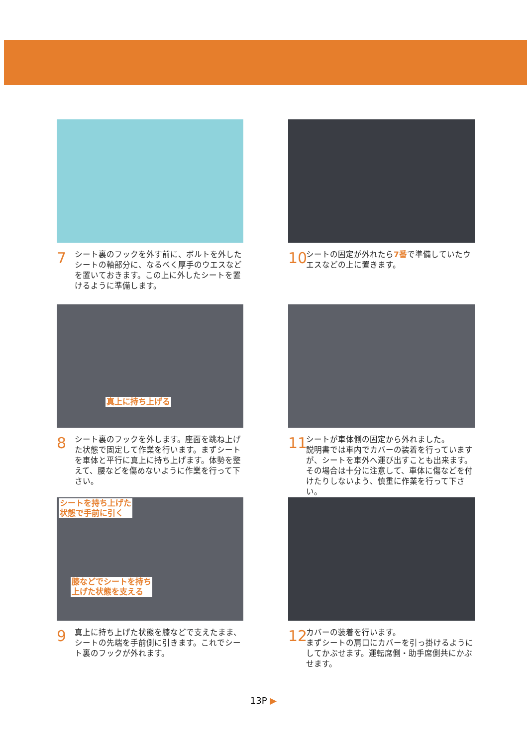7
シート裏のフックを外す前に、ボルトを外したシートの軸部分に、なるべく厚手のウエスなどを置いておきます。この上に外したシートを置けるように準備します。
10
シートの固定が外れたら7番で準備していたウエスなどの上に置きます。
真上に持ち上げる
8
シート裏のフックを外します。座面を跳ね上げた状態で固定して作業を行います。まずシートを車体と平行に真上に持ち上げます。体勢を整えて、腰などを傷めないように作業を行って下さい。
11
シートが車体側の固定から外れました。
説明書では車内でカバーの装着を行っていますが、シートを車外へ運び出すことも出来ます。その場合は十分に注意して、車体に傷などを付けたりしないよう、慎重に作業を行って下さい。
シートを持ち上げた
状態で手前に引く
膝などでシートを持ち
上げた状態を支える
9
真上に持ち上げた状態を膝などで支えたまま、シートの先端を手前側に引きます。これでシート裏のフックが外れます。
12
カバーの装着を行います。
まずシートの肩口にカバーを引っ掛けるようにしてかぶせます。運転席側・助手席側共にかぶせます。
13P ▶